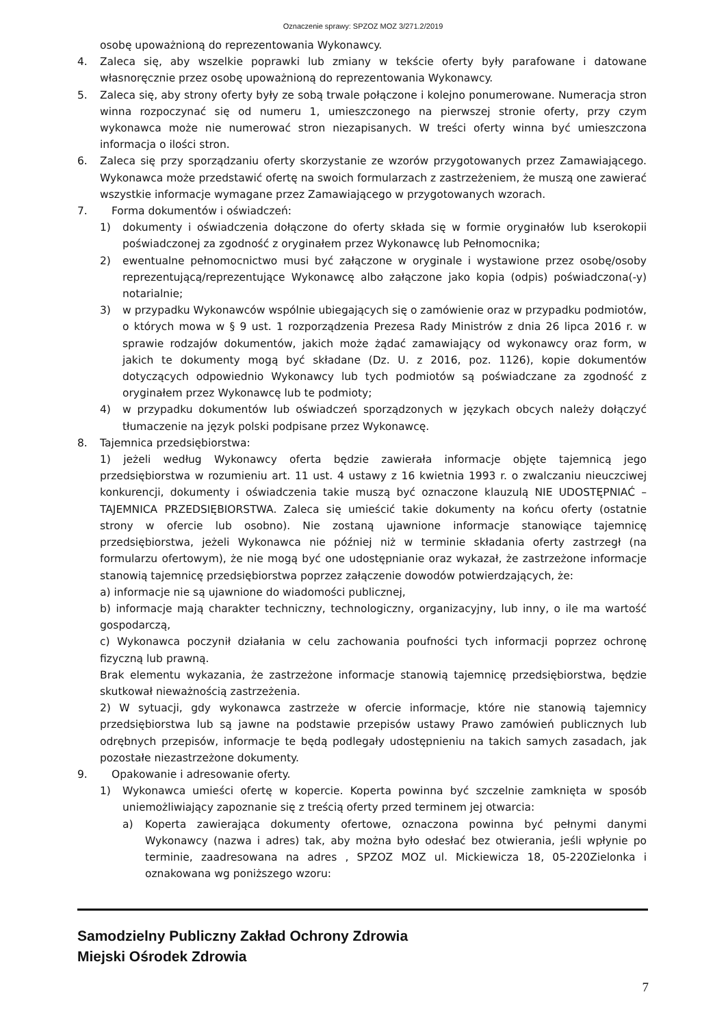Oznaczenie sprawy: SPZOZ MOZ 3/271.2/2019
osobę upoważnioną do reprezentowania Wykonawcy.
4. Zaleca się, aby wszelkie poprawki lub zmiany w tekście oferty były parafowane i datowane własnoręcznie przez osobę upoważnioną do reprezentowania Wykonawcy.
5. Zaleca się, aby strony oferty były ze sobą trwale połączone i kolejno ponumerowane. Numeracja stron winna rozpoczynać się od numeru 1, umieszczonego na pierwszej stronie oferty, przy czym wykonawca może nie numerować stron niezapisanych. W treści oferty winna być umieszczona informacja o ilości stron.
6. Zaleca się przy sporządzaniu oferty skorzystanie ze wzorów przygotowanych przez Zamawiającego. Wykonawca może przedstawić ofertę na swoich formularzach z zastrzeżeniem, że muszą one zawierać wszystkie informacje wymagane przez Zamawiającego w przygotowanych wzorach.
7. Forma dokumentów i oświadczeń:
1) dokumenty i oświadczenia dołączone do oferty składa się w formie oryginałów lub kserokopii poświadczonej za zgodność z oryginałem przez Wykonawcę lub Pełnomocnika;
2) ewentualne pełnomocnictwo musi być załączone w oryginale i wystawione przez osobę/osoby reprezentującą/reprezentujące Wykonawcę albo załączone jako kopia (odpis) poświadczona(-y) notarialnie;
3) w przypadku Wykonawców wspólnie ubiegających się o zamówienie oraz w przypadku podmiotów, o których mowa w § 9 ust. 1 rozporządzenia Prezesa Rady Ministrów z dnia 26 lipca 2016 r. w sprawie rodzajów dokumentów, jakich może żądać zamawiający od wykonawcy oraz form, w jakich te dokumenty mogą być składane (Dz. U. z 2016, poz. 1126), kopie dokumentów dotyczących odpowiednio Wykonawcy lub tych podmiotów są poświadczane za zgodność z oryginałem przez Wykonawcę lub te podmioty;
4) w przypadku dokumentów lub oświadczeń sporządzonych w językach obcych należy dołączyć tłumaczenie na język polski podpisane przez Wykonawcę.
8. Tajemnica przedsiębiorstwa:
1) jeżeli według Wykonawcy oferta będzie zawierała informacje objęte tajemnicą jego przedsiębiorstwa w rozumieniu art. 11 ust. 4 ustawy z 16 kwietnia 1993 r. o zwalczaniu nieuczciwej konkurencji, dokumenty i oświadczenia takie muszą być oznaczone klauzulą NIE UDOSTĘPNIAĆ – TAJEMNICA PRZEDSIĘBIORSTWA. Zaleca się umieścić takie dokumenty na końcu oferty (ostatnie strony w ofercie lub osobno). Nie zostaną ujawnione informacje stanowiące tajemnicę przedsiębiorstwa, jeżeli Wykonawca nie później niż w terminie składania oferty zastrzegł (na formularzu ofertowym), że nie mogą być one udostępnianie oraz wykazał, że zastrzeżone informacje stanowią tajemnicę przedsiębiorstwa poprzez załączenie dowodów potwierdzających, że:
a) informacje nie są ujawnione do wiadomości publicznej,
b) informacje mają charakter techniczny, technologiczny, organizacyjny, lub inny, o ile ma wartość gospodarczą,
c) Wykonawca poczynił działania w celu zachowania poufności tych informacji poprzez ochronę fizyczną lub prawną.
Brak elementu wykazania, że zastrzeżone informacje stanowią tajemnicę przedsiębiorstwa, będzie skutkował nieważnością zastrzeżenia.
2) W sytuacji, gdy wykonawca zastrzeże w ofercie informacje, które nie stanowią tajemnicy przedsiębiorstwa lub są jawne na podstawie przepisów ustawy Prawo zamówień publicznych lub odrębnych przepisów, informacje te będą podlegały udostępnieniu na takich samych zasadach, jak pozostałe niezastrzeżone dokumenty.
9. Opakowanie i adresowanie oferty.
1) Wykonawca umieści ofertę w kopercie. Koperta powinna być szczelnie zamknięta w sposób uniemożliwiający zapoznanie się z treścią oferty przed terminem jej otwarcia:
a) Koperta zawierająca dokumenty ofertowe, oznaczona powinna być pełnymi danymi Wykonawcy (nazwa i adres) tak, aby można było odesłać bez otwierania, jeśli wpłynie po terminie, zaadresowana na adres , SPZOZ MOZ ul. Mickiewicza 18, 05-220Zielonka i oznakowana wg poniższego wzoru:
Samodzielny Publiczny Zakład Ochrony Zdrowia
Miejski Ośrodek Zdrowia
7